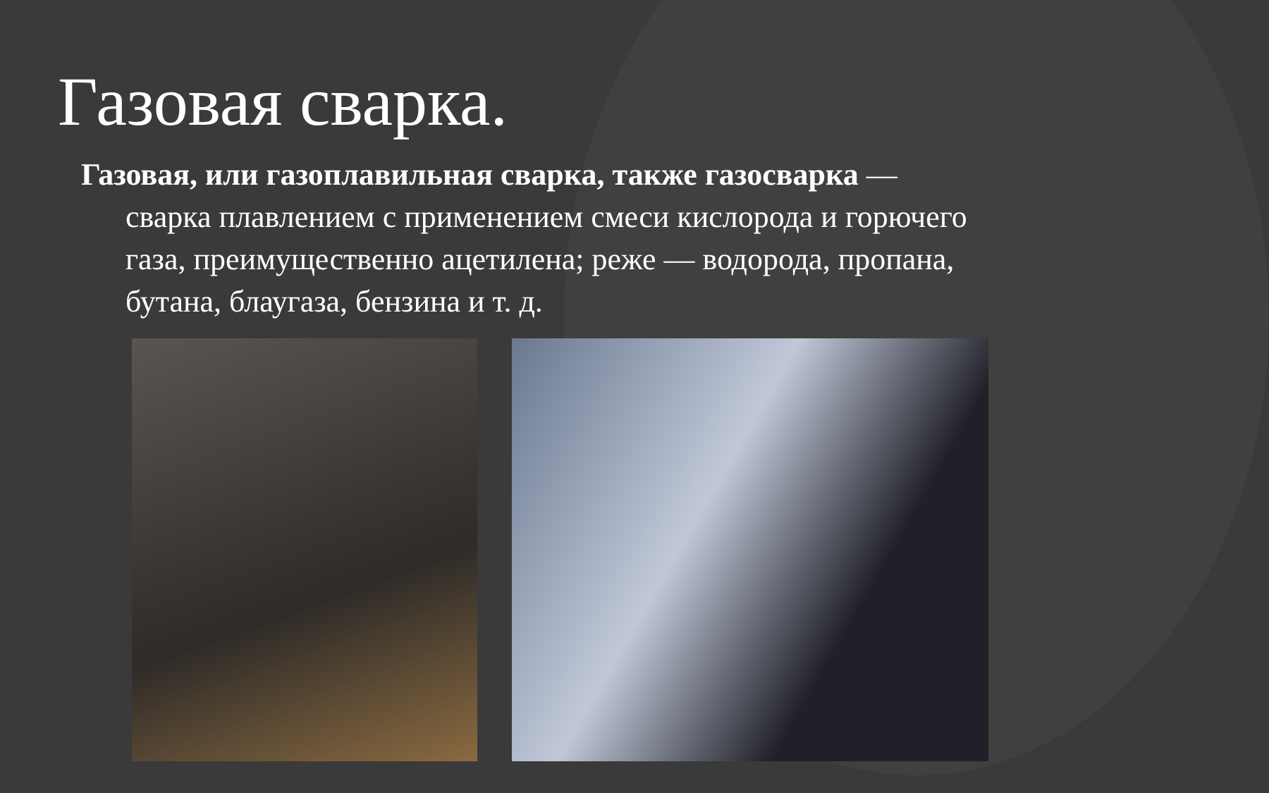Газовая сварка.
Газовая, или газоплавильная сварка, также газосварка — сварка плавлением с применением смеси кислорода и горючего газа, преимущественно ацетилена; реже — водорода, пропана, бутана, блаугаза, бензина и т. д.